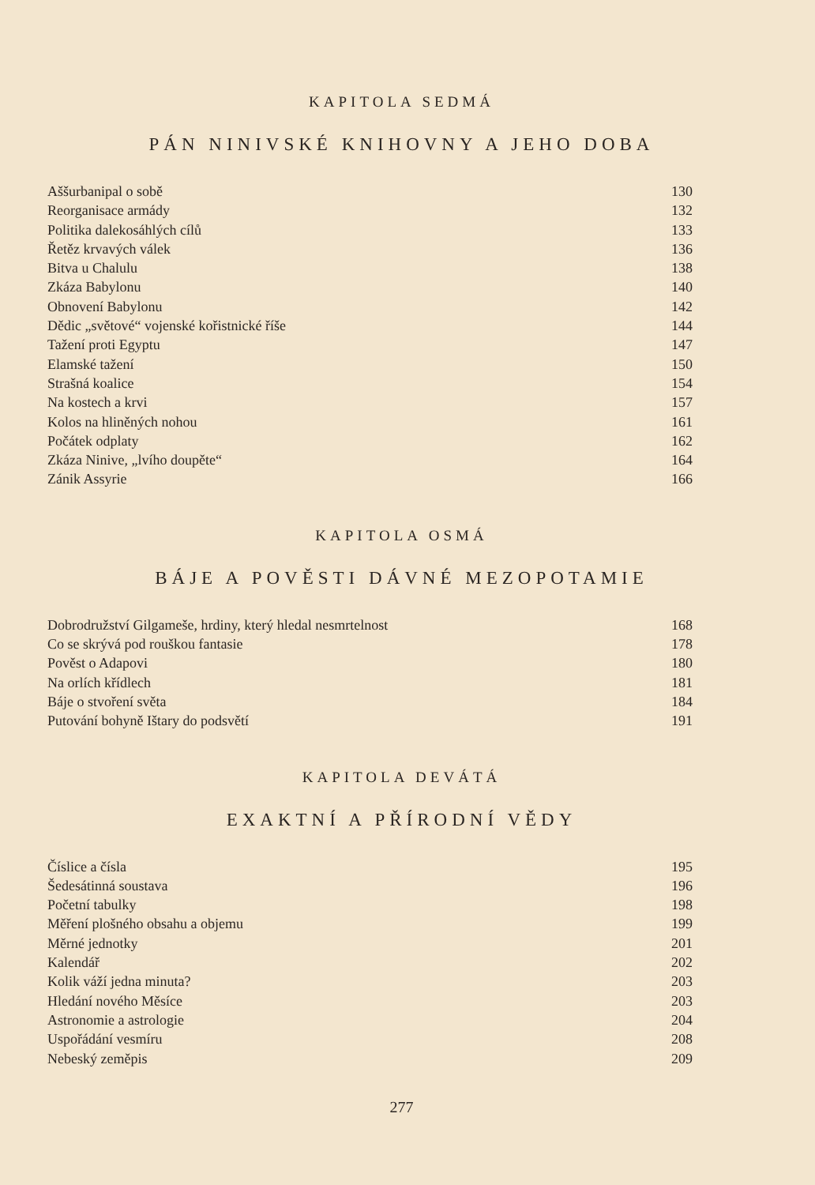KAPITOLA SEDMÁ
PÁN NINIVSKÉ KNIHOVNY A JEHO DOBA
Aššurbanipal o sobě 130
Reorganisace armády 132
Politika dalekosáhlých cílů 133
Řetěz krvavých válek 136
Bitva u Chalulu 138
Zkáza Babylonu 140
Obnovení Babylonu 142
Dědic „světové“ vojenské kořistnické říše 144
Tažení proti Egyptu 147
Elamské tažení 150
Strašná koalice 154
Na kostech a krvi 157
Kolos na hliněných nohou 161
Počátek odplaty 162
Zkáza Ninive, „lvího doupěte“164
Zánik Assyrie 166
KAPITOLA OSMÁ
BÁJE A POVĚSTI DÁVNÉ MEZOPOTAMIE
Dobrodružství Gilgameše, hrdiny, který hledal nesmrtelnost 168
Co se skrývá pod rouškou fantasie 178
Pověst o Adapovi 180
Na orlích křídlech 181
Báje o stvoření světa 184
Putování bohyně Ištary do podsvětí 191
KAPITOLA DEVÁTÁ
EXAKTNÍ A PŘÍRODNÍ VĚDY
Číslice a čísla 195
Šedesátinná soustava 196
Početní tabulky 198
Měření plošného obsahu a objemu 199
Měrné jednotky 201
Kalendář 202
Kolik váží jedna minuta? 203
Hledání nového Měsíce 203
Astronomie a astrologie 204
Uspořádání vesmíru 208
Nebeský zeměpis 209
277